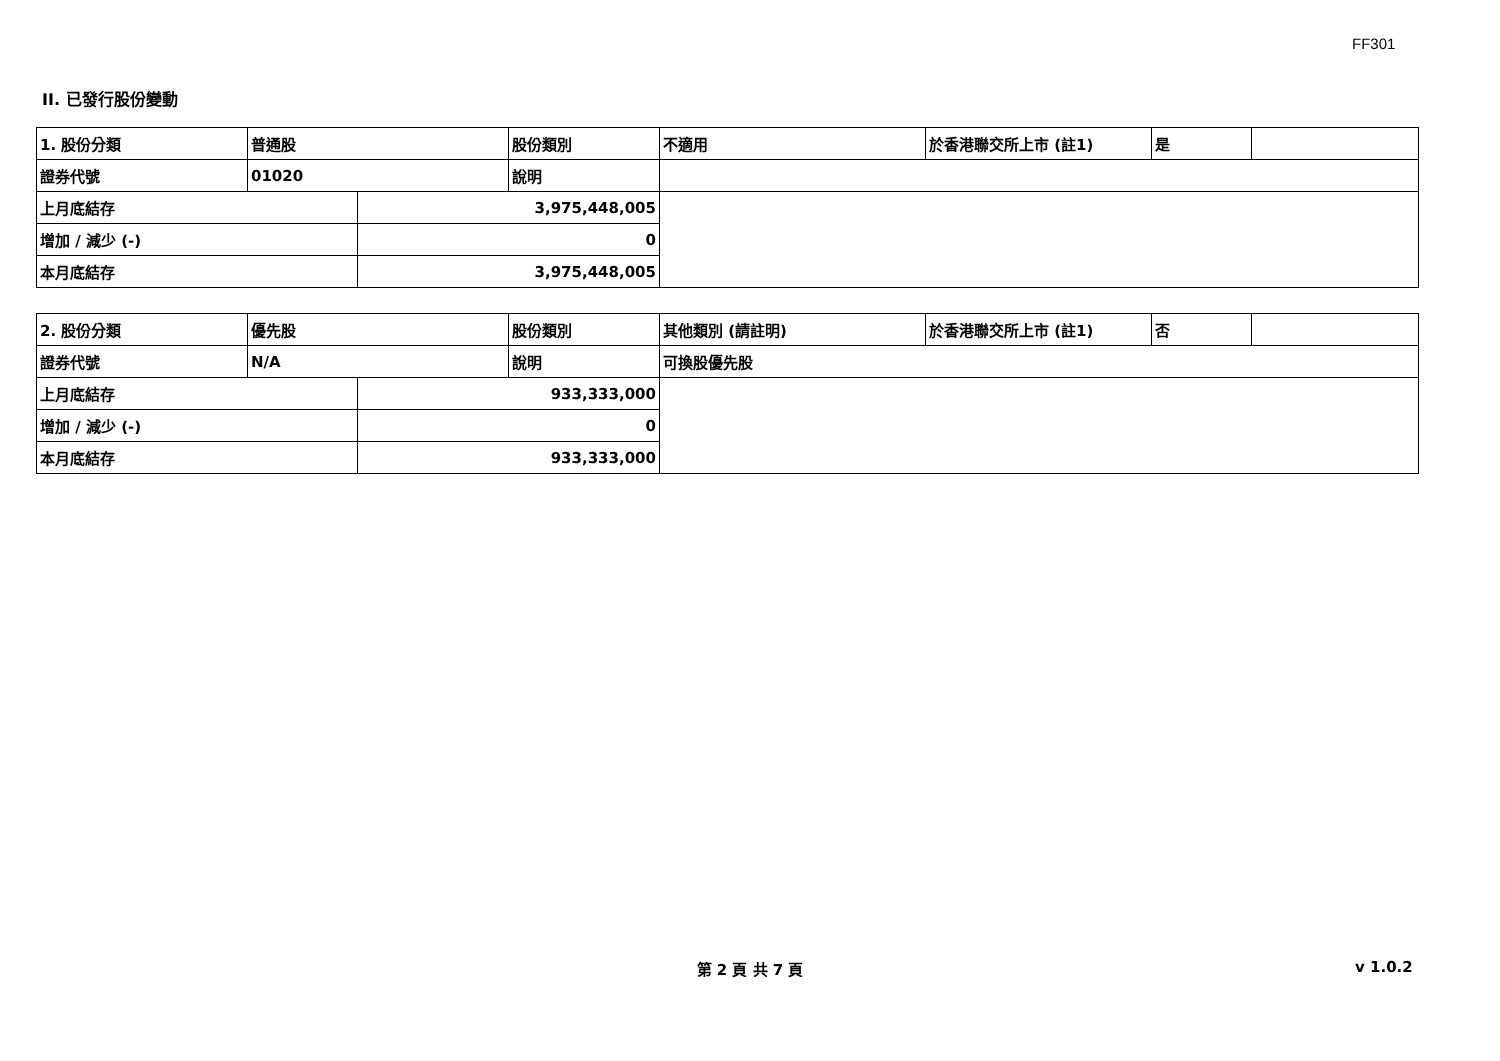FF301
II. 已發行股份變動
| 1. 股份分類 | 普通股 | | 股份類別 | 不適用 | 於香港聯交所上市 (註1) | 是 | |
| 證券代號 | 01020 | | 說明 | | | | |
| 上月底結存 | | 3,975,448,005 | | | | | |
| 增加 / 減少 (-) | | 0 | | | | | |
| 本月底結存 | | 3,975,448,005 | | | | | |
| 2. 股份分類 | 優先股 | | 股份類別 | 其他類別 (請註明) | 於香港聯交所上市 (註1) | 否 | |
| 證券代號 | N/A | | 說明 | 可換股優先股 | | | |
| 上月底結存 | | 933,333,000 | | | | | |
| 增加 / 減少 (-) | | 0 | | | | | |
| 本月底結存 | | 933,333,000 | | | | | |
第 2 頁 共 7 頁 v 1.0.2